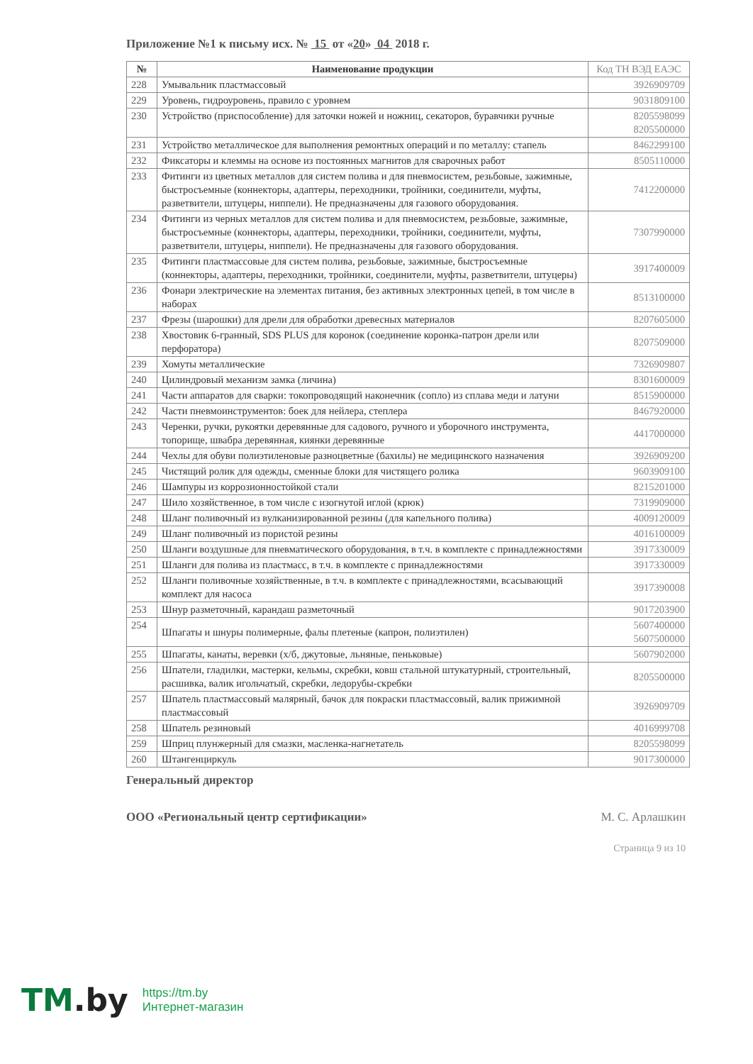Приложение №1 к письму исх. № 15 от «20» 04 2018 г.
| № | Наименование продукции | Код ТН ВЭД ЕАЭС |
| --- | --- | --- |
| 228 | Умывальник пластмассовый | 3926909709 |
| 229 | Уровень, гидроуровень, правило с уровнем | 9031809100 |
| 230 | Устройство (приспособление) для заточки ножей и ножниц, секаторов, буравчики ручные | 8205598099 8205500000 |
| 231 | Устройство металлическое для выполнения ремонтных операций и по металлу: стапель | 8462299100 |
| 232 | Фиксаторы и клеммы на основе из постоянных магнитов для сварочных работ | 8505110000 |
| 233 | Фитинги из цветных металлов для систем полива и для пневмосистем, резьбовые, зажимные, быстросъемные (коннекторы, адаптеры, переходники, тройники, соединители, муфты, разветвители, штуцеры, ниппели). Не предназначены для газового оборудования. | 7412200000 |
| 234 | Фитинги из черных металлов для систем полива и для пневмосистем, резьбовые, зажимные, быстросъемные (коннекторы, адаптеры, переходники, тройники, соединители, муфты, разветвители, штуцеры, ниппели). Не предназначены для газового оборудования. | 7307990000 |
| 235 | Фитинги пластмассовые для систем полива, резьбовые, зажимные, быстросъемные (коннекторы, адаптеры, переходники, тройники, соединители, муфты, разветвители, штуцеры) | 3917400009 |
| 236 | Фонари электрические на элементах питания, без активных электронных цепей, в том числе в наборах | 8513100000 |
| 237 | Фрезы (шарошки) для дрели для обработки древесных материалов | 8207605000 |
| 238 | Хвостовик 6-гранный, SDS PLUS для коронок (соединение коронка-патрон дрели или перфоратора) | 8207509000 |
| 239 | Хомуты металлические | 7326909807 |
| 240 | Цилиндровый механизм замка (личина) | 8301600009 |
| 241 | Части аппаратов для сварки: токопроводящий наконечник (сопло) из сплава меди и латуни | 8515900000 |
| 242 | Части пневмоинструментов: боек для нейлера, степлера | 8467920000 |
| 243 | Черенки, ручки, рукоятки деревянные для садового, ручного и уборочного инструмента, топорище, швабра деревянная, киянки деревянные | 4417000000 |
| 244 | Чехлы для обуви полиэтиленовые разноцветные (бахилы) не медицинского назначения | 3926909200 |
| 245 | Чистящий ролик для одежды, сменные блоки для чистящего ролика | 9603909100 |
| 246 | Шампуры из коррозионностойкой стали | 8215201000 |
| 247 | Шило хозяйственное, в том числе с изогнутой иглой (крюк) | 7319909000 |
| 248 | Шланг поливочный из вулканизированной резины (для капельного полива) | 4009120009 |
| 249 | Шланг поливочный из пористой резины | 4016100009 |
| 250 | Шланги воздушные для пневматического оборудования, в т.ч. в комплекте с принадлежностями | 3917330009 |
| 251 | Шланги для полива из пластмасс, в т.ч. в комплекте с принадлежностями | 3917330009 |
| 252 | Шланги поливочные хозяйственные, в т.ч. в комплекте с принадлежностями, всасывающий комплект для насоса | 3917390008 |
| 253 | Шнур разметочный, карандаш разметочный | 9017203900 |
| 254 | Шпагаты и шнуры полимерные, фалы плетеные (капрон, полиэтилен) | 5607400000 5607500000 |
| 255 | Шпагаты, канаты, веревки (х/б, джутовые, льняные, пеньковые) | 5607902000 |
| 256 | Шпатели, гладилки, мастерки, кельмы, скребки, ковш стальной штукатурный, строительный, расшивка, валик игольчатый, скребки, ледорубы-скребки | 8205500000 |
| 257 | Шпатель пластмассовый малярный, бачок для покраски пластмассовый, валик прижимной пластмассовый | 3926909709 |
| 258 | Шпатель резиновый | 4016999708 |
| 259 | Шприц плунжерный для смазки, масленка-нагнетатель | 8205598099 |
| 260 | Штангенциркуль | 9017300000 |
Генеральный директор
ООО «Региональный центр сертификации» М. С. Арлашкин
Страница 9 из 10
TM.by
https://tm.by
Интернет-магазин